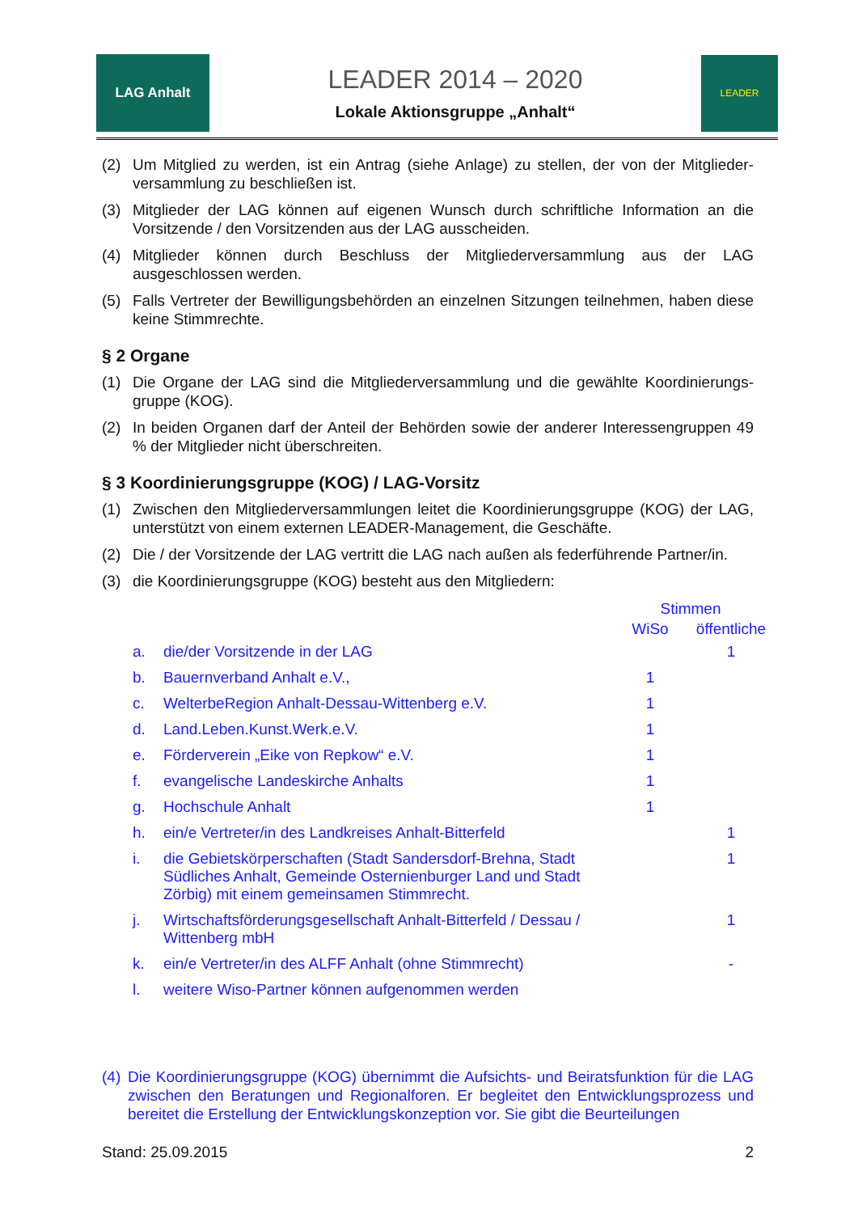LAG Anhalt
LEADER 2014 – 2020
Lokale Aktionsgruppe „Anhalt“
LEADER
(2) Um Mitglied zu werden, ist ein Antrag (siehe Anlage) zu stellen, der von der Mitglieder-versammlung zu beschließen ist.
(3) Mitglieder der LAG können auf eigenen Wunsch durch schriftliche Information an die Vorsitzende / den Vorsitzenden aus der LAG ausscheiden.
(4) Mitglieder können durch Beschluss der Mitgliederversammlung aus der LAG ausgeschlossen werden.
(5) Falls Vertreter der Bewilligungsbehörden an einzelnen Sitzungen teilnehmen, haben diese keine Stimmrechte.
§ 2 Organe
(1) Die Organe der LAG sind die Mitgliederversammlung und die gewählte Koordinierungs-gruppe (KOG).
(2) In beiden Organen darf der Anteil der Behörden sowie der anderer Interessengruppen 49 % der Mitglieder nicht überschreiten.
§ 3 Koordinierungsgruppe (KOG) / LAG-Vorsitz
(1) Zwischen den Mitgliederversammlungen leitet die Koordinierungsgruppe (KOG) der LAG, unterstützt von einem externen LEADER-Management, die Geschäfte.
(2) Die / der Vorsitzende der LAG vertritt die LAG nach außen als federführende Partner/in.
(3) die Koordinierungsgruppe (KOG) besteht aus den Mitgliedern:
| | | Stimmen | |
| | | WiSo | öffentliche |
| a. | die/der Vorsitzende in der LAG | | 1 |
| b. | Bauernverband Anhalt e.V., | 1 | |
| c. | WelterbeRegion Anhalt-Dessau-Wittenberg e.V. | 1 | |
| d. | Land.Leben.Kunst.Werk.e.V. | 1 | |
| e. | Förderverein „Eike von Repkow“ e.V. | 1 | |
| f. | evangelische Landeskirche Anhalts | 1 | |
| g. | Hochschule Anhalt | 1 | |
| h. | ein/e Vertreter/in des Landkreises Anhalt-Bitterfeld | | 1 |
| i. | die Gebietskörperschaften (Stadt Sandersdorf-Brehna, Stadt Südliches Anhalt, Gemeinde Osternienburger Land und Stadt Zörbig) mit einem gemeinsamen Stimmrecht. | | 1 |
| j. | Wirtschaftsförderungsgesellschaft Anhalt-Bitterfeld / Dessau / Wittenberg mbH | | 1 |
| k. | ein/e Vertreter/in des ALFF Anhalt (ohne Stimmrecht) | | - |
| l. | weitere Wiso-Partner können aufgenommen werden | | |
(4) Die Koordinierungsgruppe (KOG) übernimmt die Aufsichts- und Beiratsfunktion für die LAG zwischen den Beratungen und Regionalforen. Er begleitet den Entwicklungsprozess und bereitet die Erstellung der Entwicklungskonzeption vor. Sie gibt die Beurteilungen
Stand: 25.09.2015 2